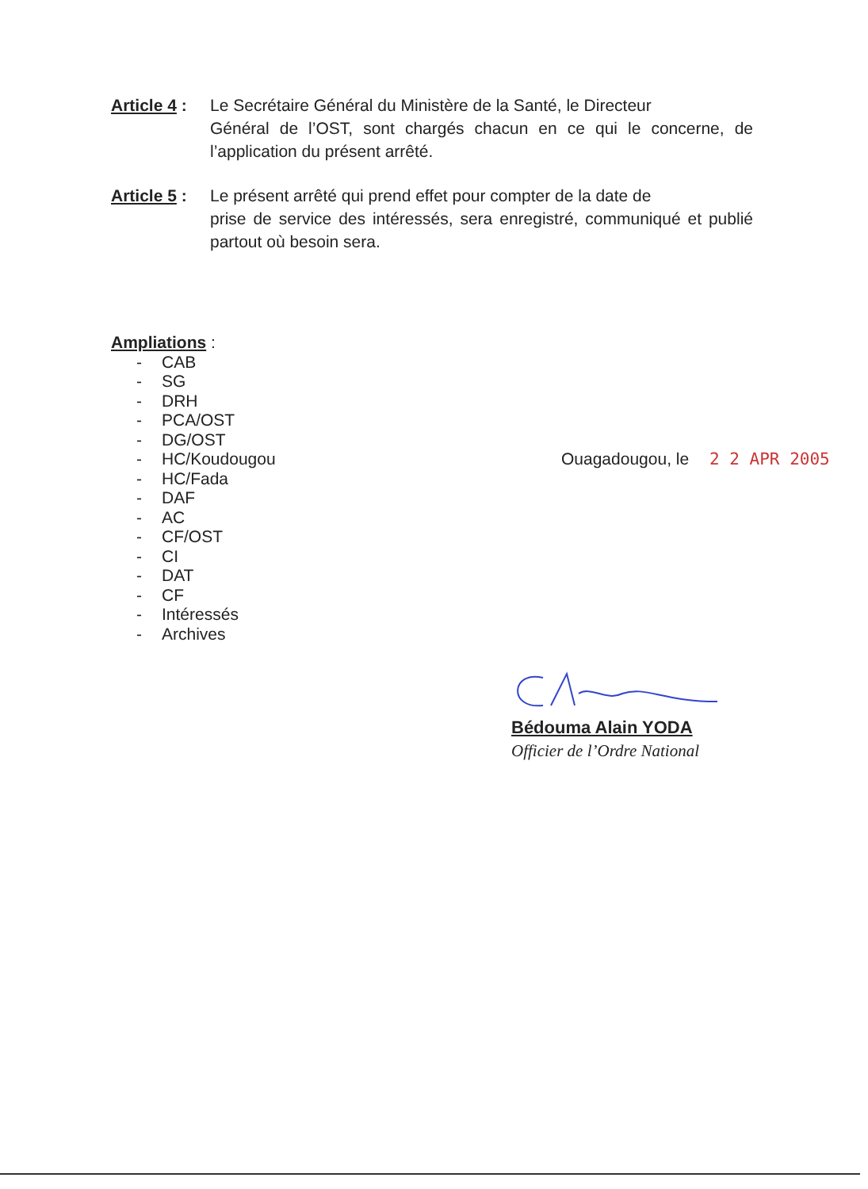Article 4 : Le Secrétaire Général du Ministère de la Santé, le Directeur
Général de l’OST, sont chargés chacun en ce qui le concerne, de l’application du présent arrêté.
Article 5 : Le présent arrêté qui prend effet pour compter de la date de
prise de service des intéressés, sera enregistré, communiqué et publié partout où besoin sera.
Ampliations :
- CAB
- SG
- DRH
- PCA/OST
- DG/OST
- HC/Koudougou
- HC/Fada
- DAF
- AC
- CF/OST
- CI
- DAT
- CF
- Intéressés
- Archives
Ouagadougou, le 2 2 APR 2005
Bédouma Alain YODA
Officier de l’Ordre National